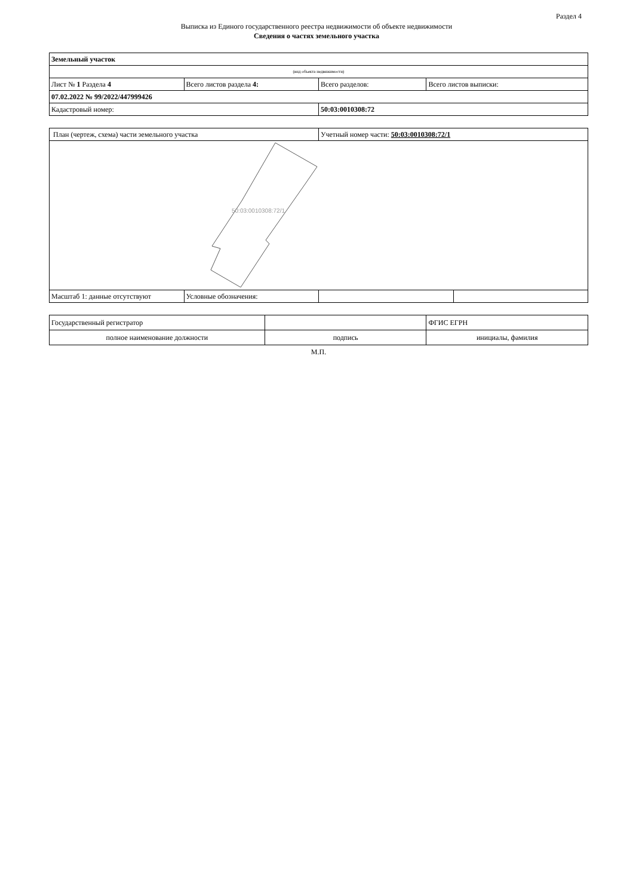Раздел 4
Выписка из Единого государственного реестра недвижимости об объекте недвижимости
Сведения о частях земельного участка
| Земельный участок | | | |
| (вид объекта недвижимости) | | | |
| Лист № 1 Раздела 4 | Всего листов раздела 4: | Всего разделов: | Всего листов выписки: |
| 07.02.2022 № 99/2022/447999426 | | | |
| Кадастровый номер: | | 50:03:0010308:72 | |
| План (чертеж, схема) части земельного участка | | Учетный номер части: 50:03:0010308:72/1 | |
| 50:03:0010308:72/1 | | | |
| Масштаб 1: данные отсутствуют | Условные обозначения: | | |
| Государственный регистратор | | ФГИС ЕГРН |
| полное наименование должности | подпись | инициалы, фамилия |
М.П.